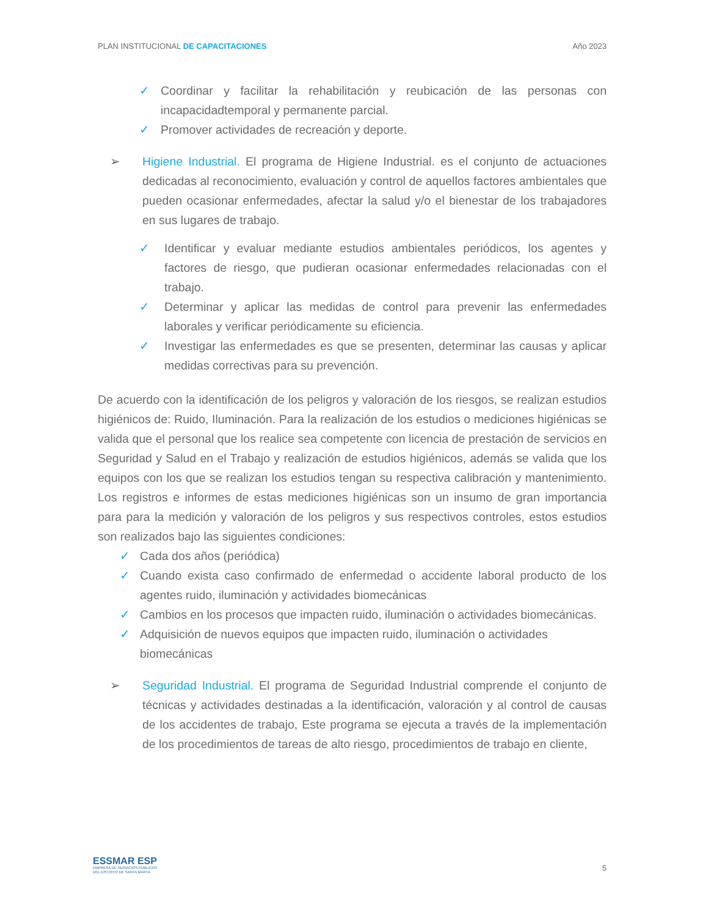PLAN INSTITUCIONAL DE CAPACITACIONES Año 2023
✓ Coordinar y facilitar la rehabilitación y reubicación de las personas con incapacidadtemporal y permanente parcial.
✓ Promover actividades de recreación y deporte.
➢ Higiene Industrial. El programa de Higiene Industrial. es el conjunto de actuaciones dedicadas al reconocimiento, evaluación y control de aquellos factores ambientales que pueden ocasionar enfermedades, afectar la salud y/o el bienestar de los trabajadores en sus lugares de trabajo.
✓ Identificar y evaluar mediante estudios ambientales periódicos, los agentes y factores de riesgo, que pudieran ocasionar enfermedades relacionadas con el trabajo.
✓ Determinar y aplicar las medidas de control para prevenir las enfermedades laborales y verificar periódicamente su eficiencia.
✓ Investigar las enfermedades es que se presenten, determinar las causas y aplicar medidas correctivas para su prevención.
De acuerdo con la identificación de los peligros y valoración de los riesgos, se realizan estudios higiénicos de: Ruido, Iluminación. Para la realización de los estudios o mediciones higiénicas se valida que el personal que los realice sea competente con licencia de prestación de servicios en Seguridad y Salud en el Trabajo y realización de estudios higiénicos, además se valida que los equipos con los que se realizan los estudios tengan su respectiva calibración y mantenimiento. Los registros e informes de estas mediciones higiénicas son un insumo de gran importancia para para la medición y valoración de los peligros y sus respectivos controles, estos estudios son realizados bajo las siguientes condiciones:
✓ Cada dos años (periódica)
✓ Cuando exista caso confirmado de enfermedad o accidente laboral producto de los agentes ruido, iluminación y actividades biomecánicas
✓ Cambios en los procesos que impacten ruido, iluminación o actividades biomecánicas.
✓ Adquisición de nuevos equipos que impacten ruido, iluminación o actividades biomecánicas
➢ Seguridad Industrial. El programa de Seguridad Industrial comprende el conjunto de técnicas y actividades destinadas a la identificación, valoración y al control de causas de los accidentes de trabajo, Este programa se ejecuta a través de la implementación de los procedimientos de tareas de alto riesgo, procedimientos de trabajo en cliente,
ESSMAR ESP
EMPRESA DE SERVICIOS PÚBLICOS
DEL DISTRITO DE SANTA MARTA
5